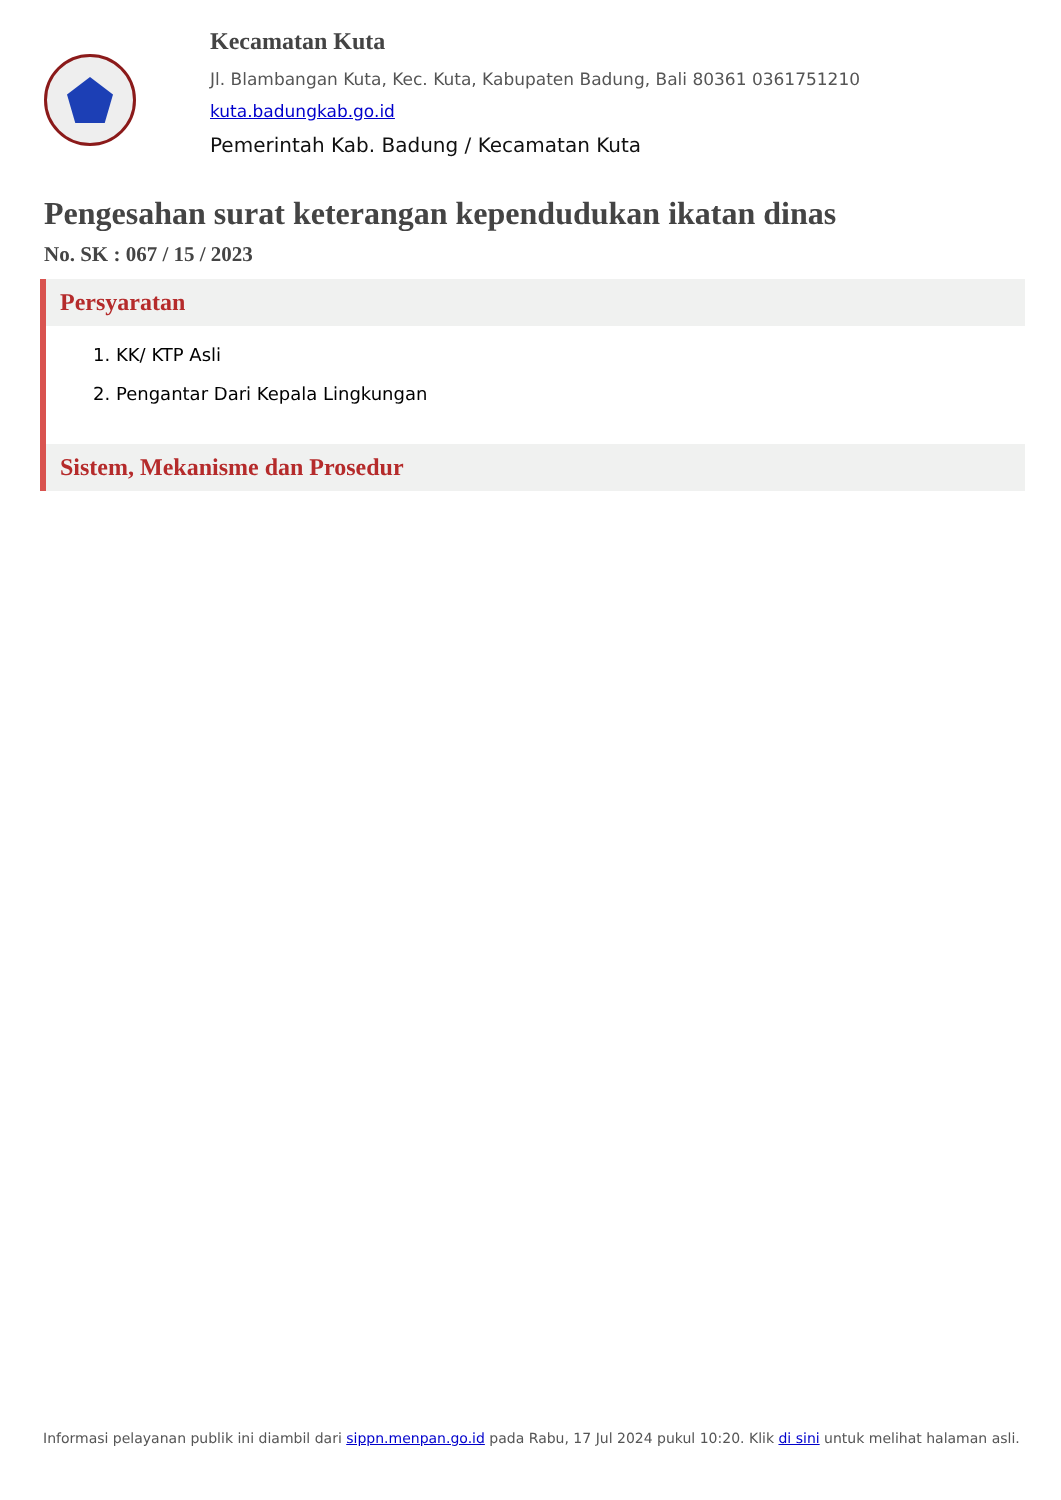Kecamatan Kuta
Jl. Blambangan Kuta, Kec. Kuta, Kabupaten Badung, Bali 80361 0361751210
kuta.badungkab.go.id
Pemerintah Kab. Badung / Kecamatan Kuta
Pengesahan surat keterangan kependudukan ikatan dinas
No. SK : 067 / 15 / 2023
Persyaratan
1. KK/ KTP Asli
2. Pengantar Dari Kepala Lingkungan
Sistem, Mekanisme dan Prosedur
Informasi pelayanan publik ini diambil dari sippn.menpan.go.id pada Rabu, 17 Jul 2024 pukul 10:20. Klik di sini untuk melihat halaman asli.